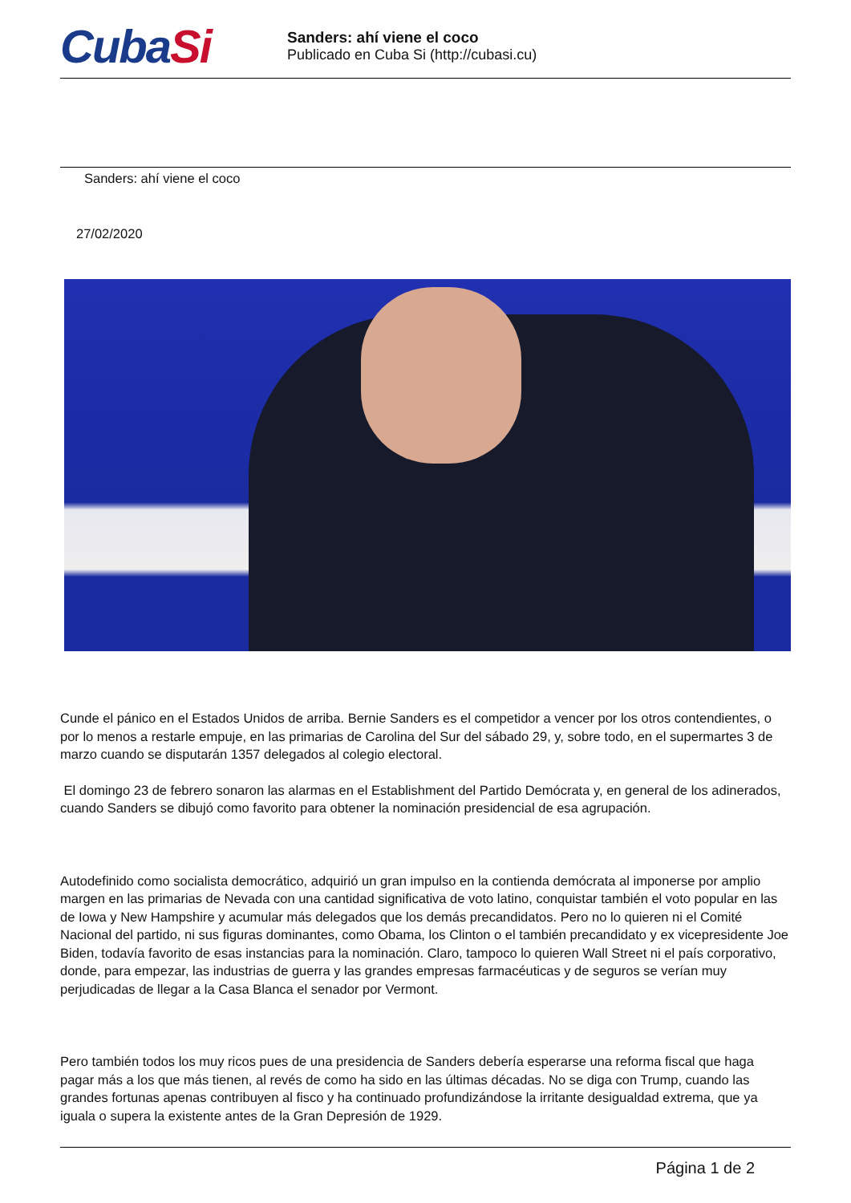CubaSi
Sanders: ahí viene el coco
Publicado en Cuba Si (http://cubasi.cu)
Sanders: ahí viene el coco
27/02/2020
Cunde el pánico en el Estados Unidos de arriba. Bernie Sanders es el competidor a vencer por los otros contendientes, o por lo menos a restarle empuje, en las primarias de Carolina del Sur del sábado 29, y, sobre todo, en el supermartes 3 de marzo cuando se disputarán 1357 delegados al colegio electoral.
El domingo 23 de febrero sonaron las alarmas en el Establishment del Partido Demócrata y, en general de los adinerados, cuando Sanders se dibujó como favorito para obtener la nominación presidencial de esa agrupación.
Autodefinido como socialista democrático, adquirió un gran impulso en la contienda demócrata al imponerse por amplio margen en las primarias de Nevada con una cantidad significativa de voto latino, conquistar también el voto popular en las de Iowa y New Hampshire y acumular más delegados que los demás precandidatos. Pero no lo quieren ni el Comité Nacional del partido, ni sus figuras dominantes, como Obama, los Clinton o el también precandidato y ex vicepresidente Joe Biden, todavía favorito de esas instancias para la nominación. Claro, tampoco lo quieren Wall Street ni el país corporativo, donde, para empezar, las industrias de guerra y las grandes empresas farmacéuticas y de seguros se verían muy perjudicadas de llegar a la Casa Blanca el senador por Vermont.
Pero también todos los muy ricos pues de una presidencia de Sanders debería esperarse una reforma fiscal que haga pagar más a los que más tienen, al revés de como ha sido en las últimas décadas. No se diga con Trump, cuando las grandes fortunas apenas contribuyen al fisco y ha continuado profundizándose la irritante desigualdad extrema, que ya iguala o supera la existente antes de la Gran Depresión de 1929.
Página 1 de 2